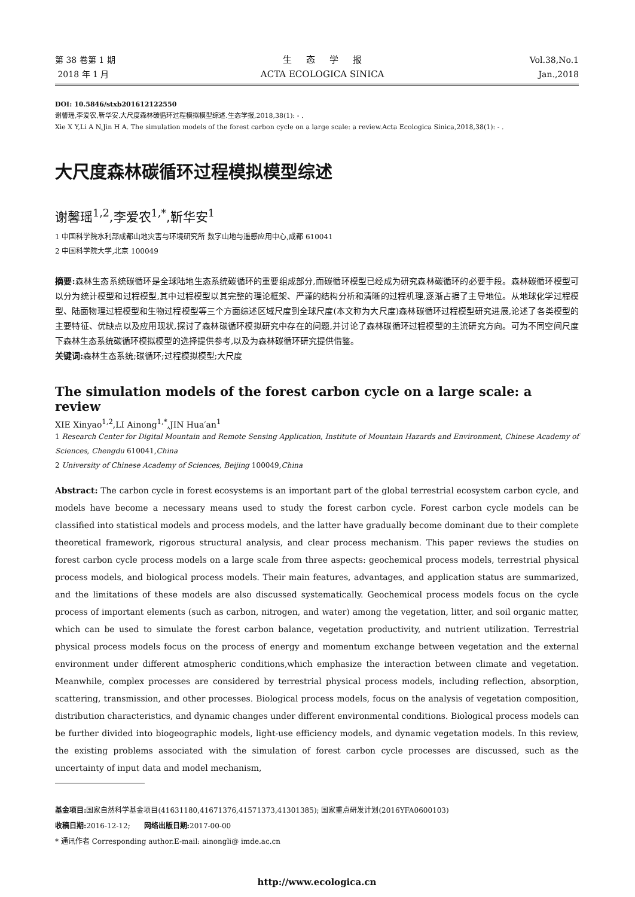第 38 卷第 1 期
2018 年 1 月
生 态 学 报
ACTA ECOLOGICA SINICA
Vol.38,No.1
Jan.,2018
DOI: 10.5846/stxb201612122550
谢馨瑶,李爱农,靳华安.大尺度森林碳循环过程模拟模型综述.生态学报,2018,38(1): - .
Xie X Y,Li A N,Jin H A. The simulation models of the forest carbon cycle on a large scale: a review.Acta Ecologica Sinica,2018,38(1): - .
大尺度森林碳循环过程模拟模型综述
谢馨瑶<sup>1,2</sup>,李爱农<sup>1,*</sup>,靳华安<sup>1</sup>
1 中国科学院水利部成都山地灾害与环境研究所 数字山地与遥感应用中心,成都 610041
2 中国科学院大学,北京 100049
摘要: 森林生态系统碳循环是全球陆地生态系统碳循环的重要组成部分,而碳循环模型已经成为研究森林碳循环的必要手段。森林碳循环模型可以分为统计模型和过程模型,其中过程模型以其完整的理论框架、严谨的结构分析和清晰的过程机理,逐渐占据了主导地位。从地球化学过程模型、陆面物理过程模型和生物过程模型等三个方面综述区域尺度到全球尺度(本文称为大尺度)森林碳循环过程模型研究进展,论述了各类模型的主要特征、优缺点以及应用现状,探讨了森林碳循环模拟研究中存在的问题,并讨论了森林碳循环过程模型的主流研究方向。可为不同空间尺度下森林生态系统碳循环模拟模型的选择提供参考,以及为森林碳循环研究提供借鉴。
关键词: 森林生态系统;碳循环;过程模拟模型;大尺度
The simulation models of the forest carbon cycle on a large scale: a review
XIE Xinyao<sup>1,2</sup>,LI Ainong<sup>1,*</sup>,JIN Hua′an<sup>1</sup>
1 Research Center for Digital Mountain and Remote Sensing Application, Institute of Mountain Hazards and Environment, Chinese Academy of Sciences, Chengdu 610041,China
2 University of Chinese Academy of Sciences, Beijing 100049,China
Abstract: The carbon cycle in forest ecosystems is an important part of the global terrestrial ecosystem carbon cycle, and models have become a necessary means used to study the forest carbon cycle. Forest carbon cycle models can be classified into statistical models and process models, and the latter have gradually become dominant due to their complete theoretical framework, rigorous structural analysis, and clear process mechanism. This paper reviews the studies on forest carbon cycle process models on a large scale from three aspects: geochemical process models, terrestrial physical process models, and biological process models. Their main features, advantages, and application status are summarized, and the limitations of these models are also discussed systematically. Geochemical process models focus on the cycle process of important elements (such as carbon, nitrogen, and water) among the vegetation, litter, and soil organic matter, which can be used to simulate the forest carbon balance, vegetation productivity, and nutrient utilization. Terrestrial physical process models focus on the process of energy and momentum exchange between vegetation and the external environment under different atmospheric conditions,which emphasize the interaction between climate and vegetation. Meanwhile, complex processes are considered by terrestrial physical process models, including reflection, absorption, scattering, transmission, and other processes. Biological process models, focus on the analysis of vegetation composition, distribution characteristics, and dynamic changes under different environmental conditions. Biological process models can be further divided into biogeographic models, light-use efficiency models, and dynamic vegetation models. In this review, the existing problems associated with the simulation of forest carbon cycle processes are discussed, such as the uncertainty of input data and model mechanism,
基金项目: 国家自然科学基金项目(41631180,41671376,41571373,41301385); 国家重点研发计划(2016YFA0600103)
收稿日期: 2016-12-12; 网络出版日期: 2017-00-00
* 通讯作者 Corresponding author.E-mail: ainongli@ imde.ac.cn
http://www.ecologica.cn